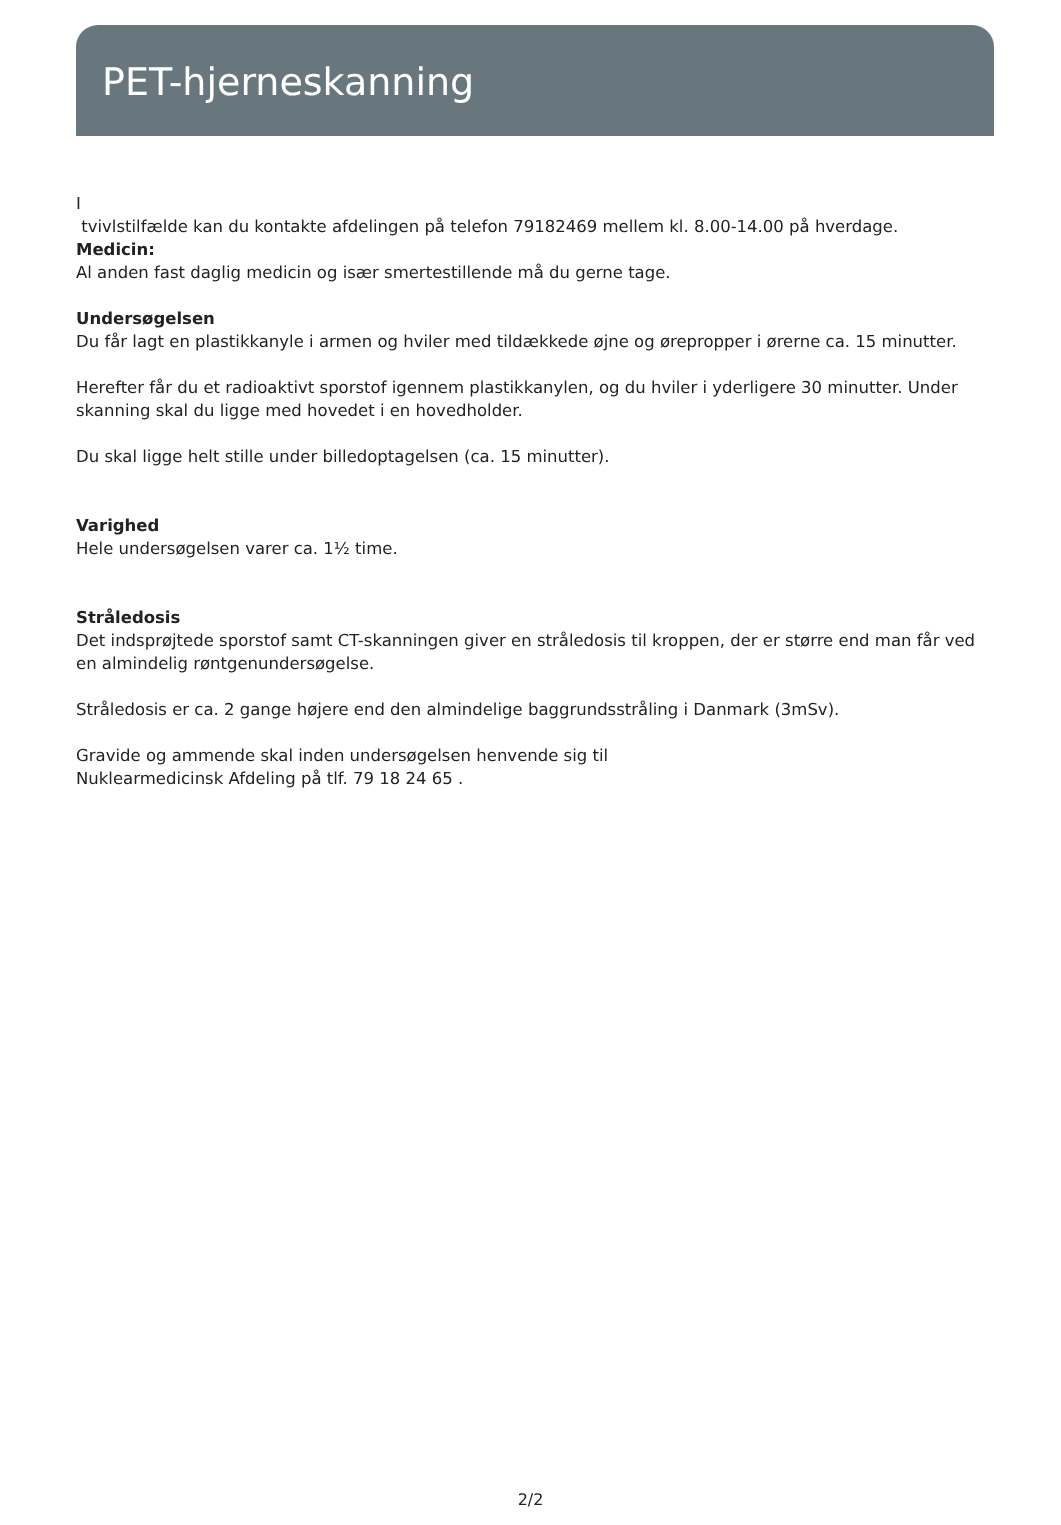PET-hjerneskanning
I
tvivlstilfælde kan du kontakte afdelingen på telefon 79182469 mellem kl. 8.00-14.00 på hverdage.
Medicin:
Al anden fast daglig medicin og især smertestillende må du gerne tage.
Undersøgelsen
Du får lagt en plastikkanyle i armen og hviler med tildækkede øjne og ørepropper i ørerne ca. 15 minutter.
Herefter får du et radioaktivt sporstof igennem plastikkanylen, og du hviler i yderligere 30 minutter. Under skanning skal du ligge med hovedet i en hovedholder.
Du skal ligge helt stille under billedoptagelsen (ca. 15 minutter).
Varighed
Hele undersøgelsen varer ca. 1½ time.
Stråledosis
Det indsprøjtede sporstof samt CT-skanningen giver en stråledosis til kroppen, der er større end man får ved en almindelig røntgenundersøgelse.
Stråledosis er ca. 2 gange højere end den almindelige baggrundsstråling i Danmark (3mSv).
Gravide og ammende skal inden undersøgelsen henvende sig til
Nuklearmedicinsk Afdeling på tlf. 79 18 24 65 .
2/2